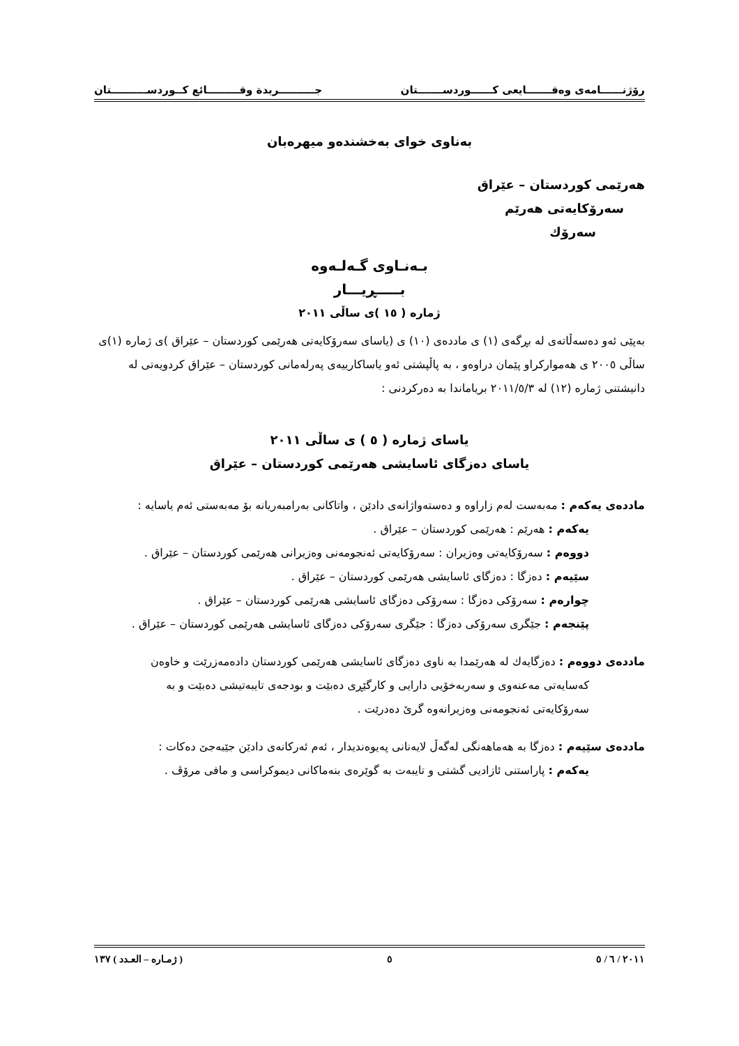رۆژنــــــامەی وەقـــــــایعی كــــــوردســـــــتان جــــــــــريدة وقـــــــــائع كــوردســــــــــتان
بەناوی خوای بەخشندەو میهرەبان
هەرێمی كوردستان – عێراق
سەرۆكایەتی هەرێم
سەرۆك
بـەنـاوی گـەلـەوە
بـــــڕیـــار
ژمارە ( ١٥ )ی ساڵی ٢٠١١
بەپێی ئەو دەسەڵاتەی لە بڕگەی (١) ی ماددەی (١٠) ی (یاسای سەرۆكایەتی هەرێمی كوردستان – عێراق )ی ژمارە (١)ی ساڵی ٢٠٠٥ ی هەمواركراو پێمان دراوەو ، بە پاڵپشتی ئەو یاساكارییەی پەرلەمانی كوردستان – عێراق كردویەتی لە دانیشتنی ژمارە (١٢) لە ٢٠١١/٥/٣ بریاماندا بە دەركردنی :
یاسای ژمارە ( ٥ ) ی ساڵی ٢٠١١
یاسای دەزگای ئاسایشی هەرێمی كوردستان – عێراق
ماددەی یەكەم : مەبەست لەم زاراوە و دەستەواژانەی دادێن ، واتاكانی بەرامبەریانە بۆ مەبەستی ئەم یاسایە :
یەكەم : هەرێم : هەرێمی كوردستان – عێراق .
دووەم : سەرۆكایەتی وەزیران : سەرۆكایەتی ئەنجومەنی وەزیرانی هەرێمی كوردستان – عێراق .
سێیەم : دەزگا : دەزگای ئاسایشی هەرێمی كوردستان – عێراق .
چوارەم : سەرۆكی دەزگا : سەرۆكی دەزگای ئاسایشی هەرێمی كوردستان – عێراق .
پێنجەم : جێگری سەرۆكی دەزگا : جێگری سەرۆكی دەزگای ئاسایشی هەرێمی كوردستان – عێراق .
ماددەی دووەم : دەزگایەك لە هەرێمدا بە ناوی دەزگای ئاسایشی هەرێمی كوردستان دادەمەزرێت و خاوەن
كەسایەتی مەعنەوی و سەربەخۆیی دارایی و كارگێڕی دەبێت و بودجەی تایبەتیشی دەبێت و بە
سەرۆكایەتی ئەنجومەنی وەزیرانەوە گرێ دەدرێت .
ماددەی سێیەم : دەزگا بە هەماهەنگی لەگەڵ لایەنانی پەیوەندیدار ، ئەم ئەركانەی دادێن جێبەجێ دەكات :
یەكەم : پاراستنی ئازادیی گشتی و تایبەت بە گوێرەی بنەماكانی دیموكراسی و مافی مرۆڤ .
٢٠١١ / ٦ / ٥ ٥ ( ژمـارە – العـدد ) ١٣٧